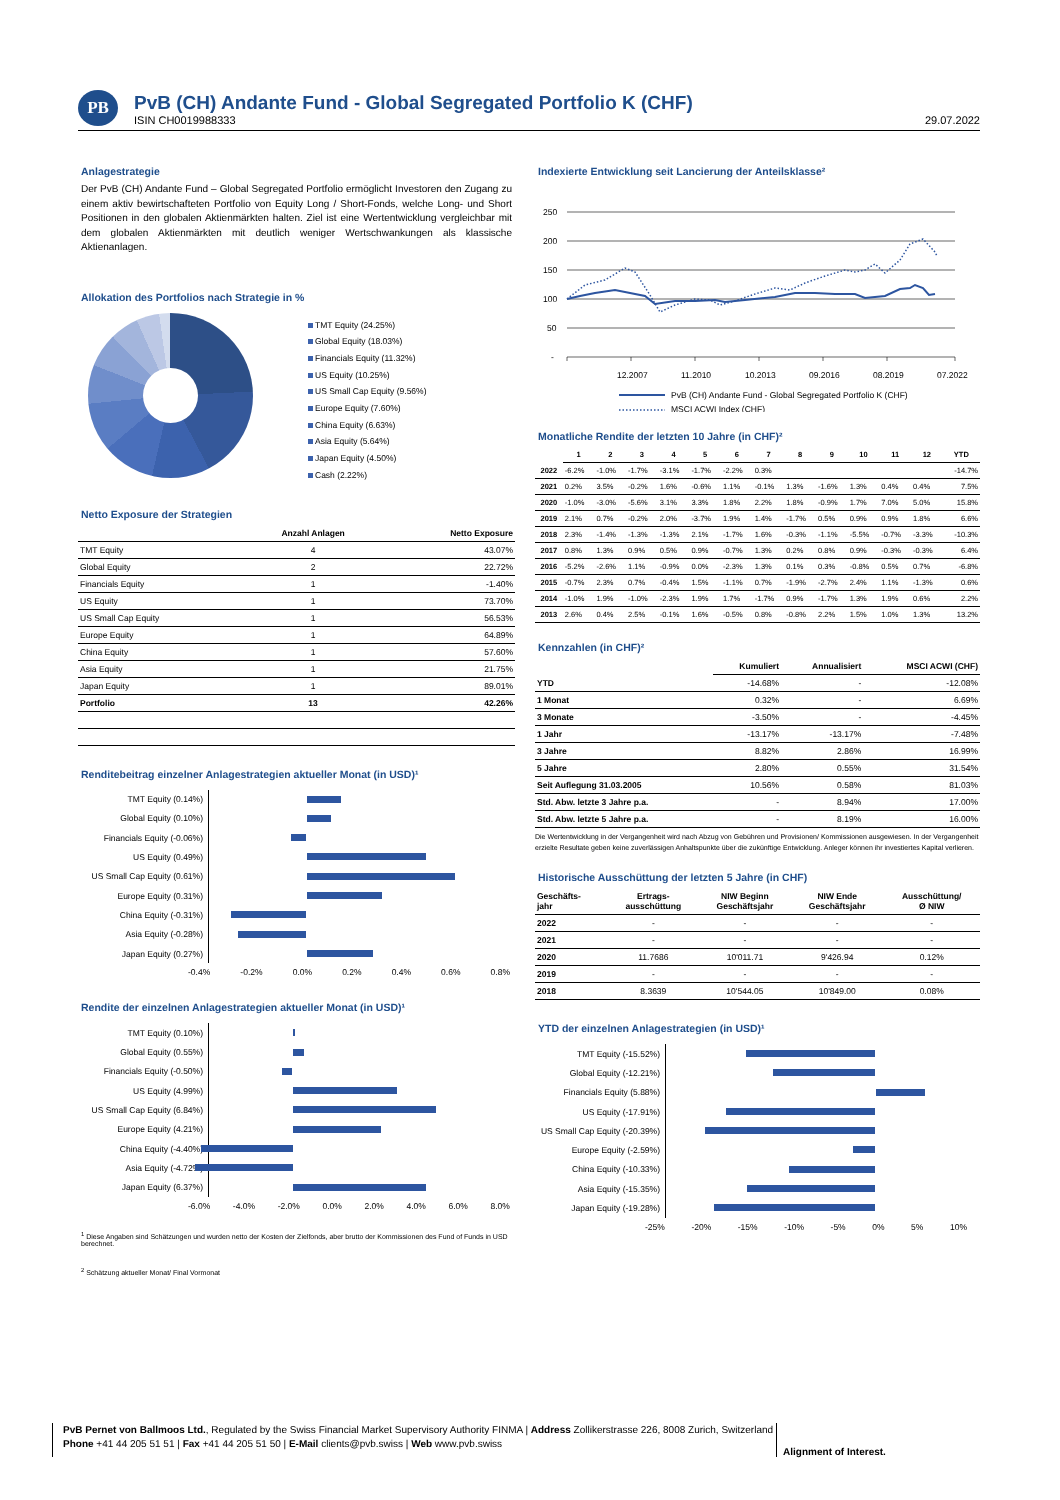PB
PvB (CH) Andante Fund - Global Segregated Portfolio K (CHF)
ISIN CH0019988333
29.07.2022
Anlagestrategie
Der PvB (CH) Andante Fund – Global Segregated Portfolio ermöglicht Investoren den Zugang zu einem aktiv bewirtschafteten Portfolio von Equity Long / Short-Fonds, welche Long- und Short Positionen in den globalen Aktienmärkten halten. Ziel ist eine Wertentwicklung vergleichbar mit dem globalen Aktienmärkten mit deutlich weniger Wertschwankungen als klassische Aktienanlagen.
Allokation des Portfolios nach Strategie in %
TMT Equity (24.25%)
Global Equity (18.03%)
Financials Equity (11.32%)
US Equity (10.25%)
US Small Cap Equity (9.56%)
Europe Equity (7.60%)
China Equity (6.63%)
Asia Equity (5.64%)
Japan Equity (4.50%)
Cash (2.22%)
Netto Exposure der Strategien
| | Anzahl Anlagen | Netto Exposure |
| --- | --- | --- |
| TMT Equity | 4 | 43.07% |
| Global Equity | 2 | 22.72% |
| Financials Equity | 1 | -1.40% |
| US Equity | 1 | 73.70% |
| US Small Cap Equity | 1 | 56.53% |
| Europe Equity | 1 | 64.89% |
| China Equity | 1 | 57.60% |
| Asia Equity | 1 | 21.75% |
| Japan Equity | 1 | 89.01% |
| Portfolio | 13 | 42.26% |
Renditebeitrag einzelner Anlagestrategien aktueller Monat (in USD)¹
TMT Equity (0.14%)
Global Equity (0.10%)
Financials Equity (-0.06%)
US Equity (0.49%)
US Small Cap Equity (0.61%)
Europe Equity (0.31%)
China Equity (-0.31%)
Asia Equity (-0.28%)
Japan Equity (0.27%)
-0.4% -0.2% 0.0% 0.2% 0.4% 0.6% 0.8%
Rendite der einzelnen Anlagestrategien aktueller Monat (in USD)¹
TMT Equity (0.10%)
Global Equity (0.55%)
Financials Equity (-0.50%)
US Equity (4.99%)
US Small Cap Equity (6.84%)
Europe Equity (4.21%)
China Equity (-4.40%)
Asia Equity (-4.72%)
Japan Equity (6.37%)
-6.0% -4.0% -2.0% 0.0% 2.0% 4.0% 6.0% 8.0%
<sup>1</sup> Diese Angaben sind Schätzungen und wurden netto der Kosten der Zielfonds, aber brutto der Kommissionen des Fund of Funds in USD berechnet.
<sup>2</sup> Schätzung aktueller Monat/ Final Vormonat
Indexierte Entwicklung seit Lancierung der Anteilsklasse²
250
200
150
100
50
-
12.2007
11.2010
10.2013
09.2016
08.2019
07.2022
PvB (CH) Andante Fund - Global Segregated Portfolio K (CHF)
MSCI ACWI Index (CHF)
Monatliche Rendite der letzten 10 Jahre (in CHF)²
| | 1 | 2 | 3 | 4 | 5 | 6 | 7 | 8 | 9 | 10 | 11 | 12 | YTD |
| --- | --- | --- | --- | --- | --- | --- | --- | --- | --- | --- | --- | --- | --- |
| 2022 | -6.2% | -1.0% | -1.7% | -3.1% | -1.7% | -2.2% | 0.3% | | | | | | -14.7% |
| 2021 | 0.2% | 3.5% | -0.2% | 1.6% | -0.6% | 1.1% | -0.1% | 1.3% | -1.6% | 1.3% | 0.4% | 0.4% | 7.5% |
| 2020 | -1.0% | -3.0% | -5.6% | 3.1% | 3.3% | 1.8% | 2.2% | 1.8% | -0.9% | 1.7% | 7.0% | 5.0% | 15.8% |
| 2019 | 2.1% | 0.7% | -0.2% | 2.0% | -3.7% | 1.9% | 1.4% | -1.7% | 0.5% | 0.9% | 0.9% | 1.8% | 6.6% |
| 2018 | 2.3% | -1.4% | -1.3% | -1.3% | 2.1% | -1.7% | 1.6% | -0.3% | -1.1% | -5.5% | -0.7% | -3.3% | -10.3% |
| 2017 | 0.8% | 1.3% | 0.9% | 0.5% | 0.9% | -0.7% | 1.3% | 0.2% | 0.8% | 0.9% | -0.3% | -0.3% | 6.4% |
| 2016 | -5.2% | -2.6% | 1.1% | -0.9% | 0.0% | -2.3% | 1.3% | 0.1% | 0.3% | -0.8% | 0.5% | 0.7% | -6.8% |
| 2015 | -0.7% | 2.3% | 0.7% | -0.4% | 1.5% | -1.1% | 0.7% | -1.9% | -2.7% | 2.4% | 1.1% | -1.3% | 0.6% |
| 2014 | -1.0% | 1.9% | -1.0% | -2.3% | 1.9% | 1.7% | -1.7% | 0.9% | -1.7% | 1.3% | 1.9% | 0.6% | 2.2% |
| 2013 | 2.6% | 0.4% | 2.5% | -0.1% | 1.6% | -0.5% | 0.8% | -0.8% | 2.2% | 1.5% | 1.0% | 1.3% | 13.2% |
Kennzahlen (in CHF)²
| | Kumuliert | Annualisiert | MSCI ACWI (CHF) |
| --- | --- | --- | --- |
| YTD | -14.68% | - | -12.08% |
| 1 Monat | 0.32% | - | 6.69% |
| 3 Monate | -3.50% | - | -4.45% |
| 1 Jahr | -13.17% | -13.17% | -7.48% |
| 3 Jahre | 8.82% | 2.86% | 16.99% |
| 5 Jahre | 2.80% | 0.55% | 31.54% |
| Seit Auflegung 31.03.2005 | 10.56% | 0.58% | 81.03% |
| Std. Abw. letzte 3 Jahre p.a. | - | 8.94% | 17.00% |
| Std. Abw. letzte 5 Jahre p.a. | - | 8.19% | 16.00% |
Die Wertentwicklung in der Vergangenheit wird nach Abzug von Gebühren und Provisionen/ Kommissionen ausgewiesen. In der Vergangenheit erzielte Resultate geben keine zuverlässigen Anhaltspunkte über die zukünftige Entwicklung. Anleger können ihr investiertes Kapital verlieren.
Historische Ausschüttung der letzten 5 Jahre (in CHF)
| Geschäfts- jahr | Ertrags- ausschüttung | NIW Beginn Geschäftsjahr | NIW Ende Geschäftsjahr | Ausschüttung/ Ø NIW |
| --- | --- | --- | --- | --- |
| 2022 | - | - | - | - |
| 2021 | - | - | - | - |
| 2020 | 11.7686 | 10'011.71 | 9'426.94 | 0.12% |
| 2019 | - | - | - | - |
| 2018 | 8.3639 | 10'544.05 | 10'849.00 | 0.08% |
YTD der einzelnen Anlagestrategien (in USD)¹
TMT Equity (-15.52%)
Global Equity (-12.21%)
Financials Equity (5.88%)
US Equity (-17.91%)
US Small Cap Equity (-20.39%)
Europe Equity (-2.59%)
China Equity (-10.33%)
Asia Equity (-15.35%)
Japan Equity (-19.28%)
-25% -20% -15% -10% -5% 0% 5% 10%
PvB Pernet von Ballmoos Ltd., Regulated by the Swiss Financial Market Supervisory Authority FINMA | Address Zollikerstrasse 226, 8008 Zurich, Switzerland
Phone +41 44 205 51 51 | Fax +41 44 205 51 50 | E-Mail clients@pvb.swiss | Web www.pvb.swiss
Alignment of Interest.